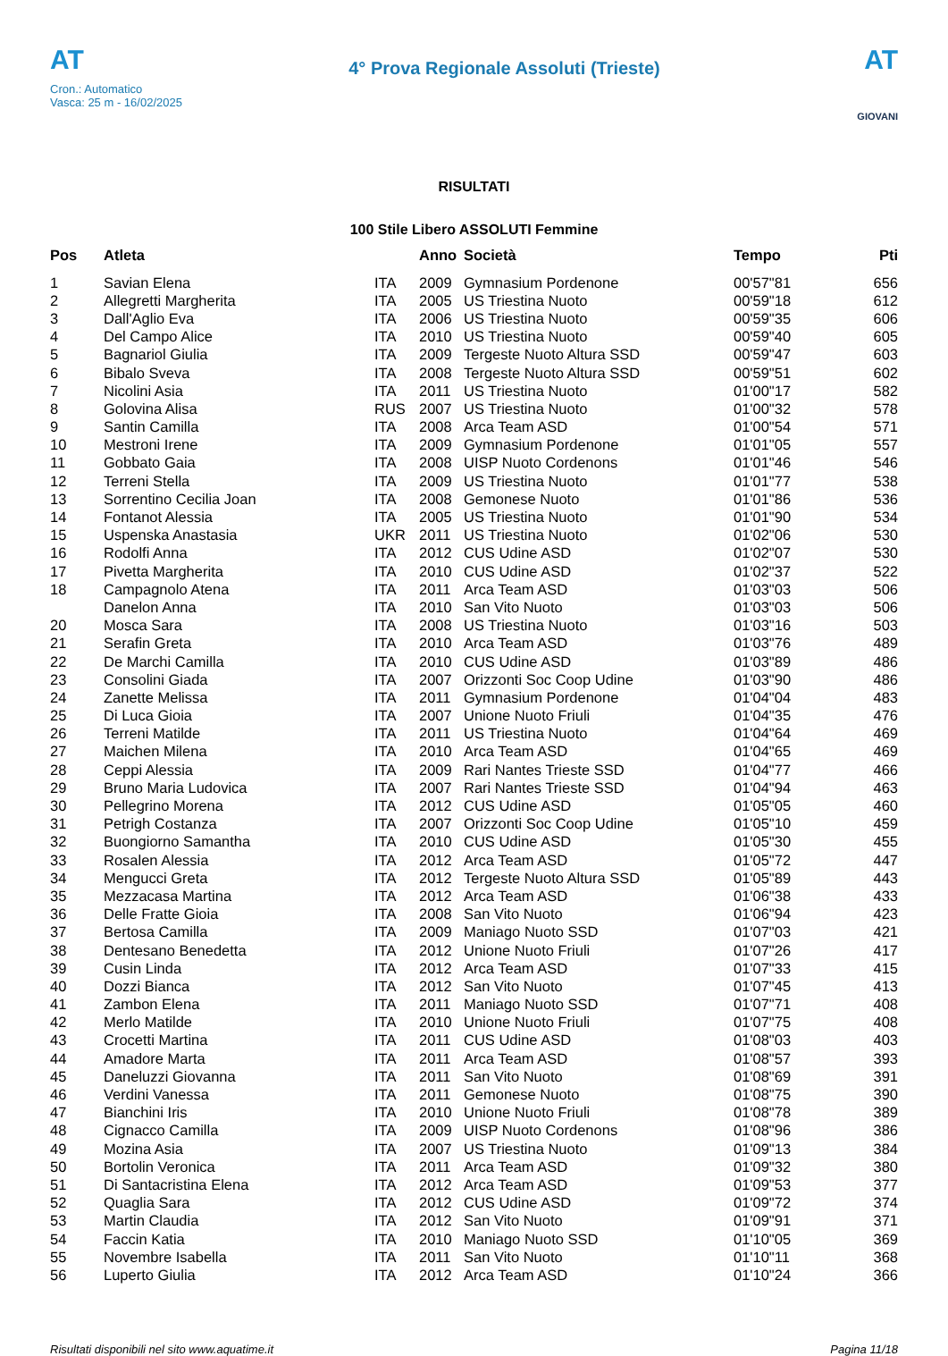AT
Cron.: Automatico
Vasca: 25 m - 16/02/2025
4° Prova Regionale Assoluti (Trieste)
AT
GIOVANI
RISULTATI
100 Stile Libero ASSOLUTI Femmine
| Pos | Atleta | | Anno | Società | Tempo | Pti |
| --- | --- | --- | --- | --- | --- | --- |
| 1 | Savian Elena | ITA | 2009 | Gymnasium Pordenone | 00'57"81 | 656 |
| 2 | Allegretti Margherita | ITA | 2005 | US Triestina Nuoto | 00'59"18 | 612 |
| 3 | Dall'Aglio Eva | ITA | 2006 | US Triestina Nuoto | 00'59"35 | 606 |
| 4 | Del Campo Alice | ITA | 2010 | US Triestina Nuoto | 00'59"40 | 605 |
| 5 | Bagnariol Giulia | ITA | 2009 | Tergeste Nuoto Altura SSD | 00'59"47 | 603 |
| 6 | Bibalo Sveva | ITA | 2008 | Tergeste Nuoto Altura SSD | 00'59"51 | 602 |
| 7 | Nicolini Asia | ITA | 2011 | US Triestina Nuoto | 01'00"17 | 582 |
| 8 | Golovina Alisa | RUS | 2007 | US Triestina Nuoto | 01'00"32 | 578 |
| 9 | Santin Camilla | ITA | 2008 | Arca Team ASD | 01'00"54 | 571 |
| 10 | Mestroni Irene | ITA | 2009 | Gymnasium Pordenone | 01'01"05 | 557 |
| 11 | Gobbato Gaia | ITA | 2008 | UISP Nuoto Cordenons | 01'01"46 | 546 |
| 12 | Terreni Stella | ITA | 2009 | US Triestina Nuoto | 01'01"77 | 538 |
| 13 | Sorrentino Cecilia Joan | ITA | 2008 | Gemonese Nuoto | 01'01"86 | 536 |
| 14 | Fontanot Alessia | ITA | 2005 | US Triestina Nuoto | 01'01"90 | 534 |
| 15 | Uspenska Anastasia | UKR | 2011 | US Triestina Nuoto | 01'02"06 | 530 |
| 16 | Rodolfi Anna | ITA | 2012 | CUS Udine ASD | 01'02"07 | 530 |
| 17 | Pivetta Margherita | ITA | 2010 | CUS Udine ASD | 01'02"37 | 522 |
| 18 | Campagnolo Atena | ITA | 2011 | Arca Team ASD | 01'03"03 | 506 |
| | Danelon Anna | ITA | 2010 | San Vito Nuoto | 01'03"03 | 506 |
| 20 | Mosca Sara | ITA | 2008 | US Triestina Nuoto | 01'03"16 | 503 |
| 21 | Serafin Greta | ITA | 2010 | Arca Team ASD | 01'03"76 | 489 |
| 22 | De Marchi Camilla | ITA | 2010 | CUS Udine ASD | 01'03"89 | 486 |
| 23 | Consolini Giada | ITA | 2007 | Orizzonti Soc Coop Udine | 01'03"90 | 486 |
| 24 | Zanette Melissa | ITA | 2011 | Gymnasium Pordenone | 01'04"04 | 483 |
| 25 | Di Luca Gioia | ITA | 2007 | Unione Nuoto Friuli | 01'04"35 | 476 |
| 26 | Terreni Matilde | ITA | 2011 | US Triestina Nuoto | 01'04"64 | 469 |
| 27 | Maichen Milena | ITA | 2010 | Arca Team ASD | 01'04"65 | 469 |
| 28 | Ceppi Alessia | ITA | 2009 | Rari Nantes Trieste SSD | 01'04"77 | 466 |
| 29 | Bruno Maria Ludovica | ITA | 2007 | Rari Nantes Trieste SSD | 01'04"94 | 463 |
| 30 | Pellegrino Morena | ITA | 2012 | CUS Udine ASD | 01'05"05 | 460 |
| 31 | Petrigh Costanza | ITA | 2007 | Orizzonti Soc Coop Udine | 01'05"10 | 459 |
| 32 | Buongiorno Samantha | ITA | 2010 | CUS Udine ASD | 01'05"30 | 455 |
| 33 | Rosalen Alessia | ITA | 2012 | Arca Team ASD | 01'05"72 | 447 |
| 34 | Mengucci Greta | ITA | 2012 | Tergeste Nuoto Altura SSD | 01'05"89 | 443 |
| 35 | Mezzacasa Martina | ITA | 2012 | Arca Team ASD | 01'06"38 | 433 |
| 36 | Delle Fratte Gioia | ITA | 2008 | San Vito Nuoto | 01'06"94 | 423 |
| 37 | Bertosa Camilla | ITA | 2009 | Maniago Nuoto SSD | 01'07"03 | 421 |
| 38 | Dentesano Benedetta | ITA | 2012 | Unione Nuoto Friuli | 01'07"26 | 417 |
| 39 | Cusin Linda | ITA | 2012 | Arca Team ASD | 01'07"33 | 415 |
| 40 | Dozzi Bianca | ITA | 2012 | San Vito Nuoto | 01'07"45 | 413 |
| 41 | Zambon Elena | ITA | 2011 | Maniago Nuoto SSD | 01'07"71 | 408 |
| 42 | Merlo Matilde | ITA | 2010 | Unione Nuoto Friuli | 01'07"75 | 408 |
| 43 | Crocetti Martina | ITA | 2011 | CUS Udine ASD | 01'08"03 | 403 |
| 44 | Amadore Marta | ITA | 2011 | Arca Team ASD | 01'08"57 | 393 |
| 45 | Daneluzzi Giovanna | ITA | 2011 | San Vito Nuoto | 01'08"69 | 391 |
| 46 | Verdini Vanessa | ITA | 2011 | Gemonese Nuoto | 01'08"75 | 390 |
| 47 | Bianchini Iris | ITA | 2010 | Unione Nuoto Friuli | 01'08"78 | 389 |
| 48 | Cignacco Camilla | ITA | 2009 | UISP Nuoto Cordenons | 01'08"96 | 386 |
| 49 | Mozina Asia | ITA | 2007 | US Triestina Nuoto | 01'09"13 | 384 |
| 50 | Bortolin Veronica | ITA | 2011 | Arca Team ASD | 01'09"32 | 380 |
| 51 | Di Santacristina Elena | ITA | 2012 | Arca Team ASD | 01'09"53 | 377 |
| 52 | Quaglia Sara | ITA | 2012 | CUS Udine ASD | 01'09"72 | 374 |
| 53 | Martin Claudia | ITA | 2012 | San Vito Nuoto | 01'09"91 | 371 |
| 54 | Faccin Katia | ITA | 2010 | Maniago Nuoto SSD | 01'10"05 | 369 |
| 55 | Novembre Isabella | ITA | 2011 | San Vito Nuoto | 01'10"11 | 368 |
| 56 | Luperto Giulia | ITA | 2012 | Arca Team ASD | 01'10"24 | 366 |
Risultati disponibili nel sito www.aquatime.it Pagina 11/18